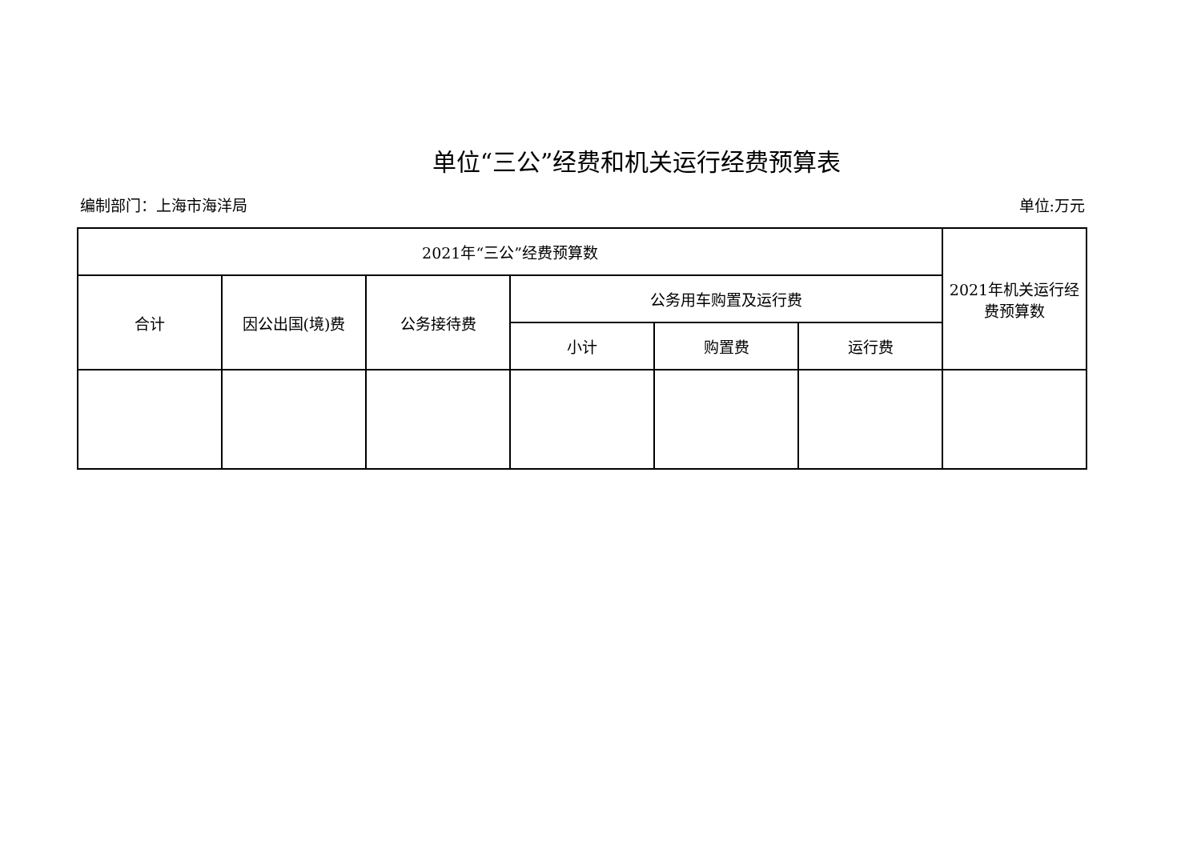单位“三公”经费和机关运行经费预算表
编制部门：上海市海洋局 单位:万元
| 2021年“三公”经费预算数 | | | | | | 2021年机关运行经费预算数 |
| --- | --- | --- | --- | --- | --- | --- |
| 合计 | 因公出国(境)费 | 公务接待费 | 公务用车购置及运行费 | | | |
| | | | 小计 | 购置费 | 运行费 | |